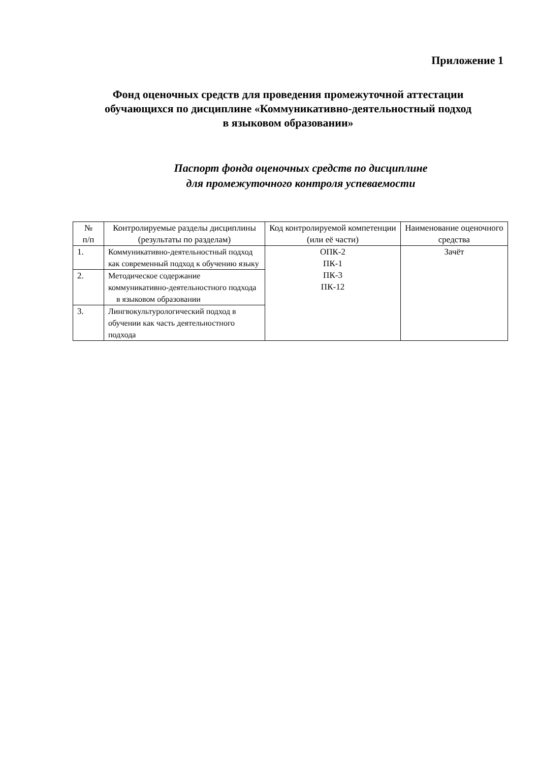Приложение 1
Фонд оценочных средств для проведения промежуточной аттестации
обучающихся по дисциплине «Коммуникативно-деятельностный подход
в языковом образовании»
Паспорт фонда оценочных средств по дисциплине
для промежуточного контроля успеваемости
| № п/п | Контролируемые разделы дисциплины (результаты по разделам) | Код контролируемой компетенции (или её части) | Наименование оценочного средства |
| --- | --- | --- | --- |
| 1. | Коммуникативно-деятельностный подход как современный подход к обучению языку | ОПК-2 ПК-1 ПК-3 ПК-12 | Зачёт |
| 2. | Методическое содержание коммуникативно-деятельностного подхода в языковом образовании | | |
| 3. | Лингвокультурологический подход в обучении как часть деятельностного подхода | | |